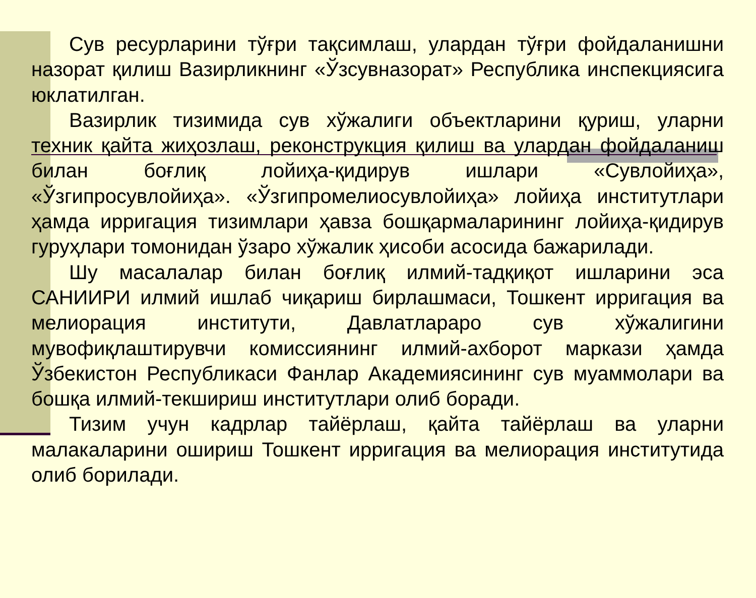Сув ресурларини тўғри тақсимлаш, улардан тўғри фойдаланишни назорат қилиш Вазирликнинг «Ўзсувназорат» Республика инспекциясига юклатилган.
Вазирлик тизимида сув хўжалиги объектларини қуриш, уларни техник қайта жиҳозлаш, реконструкция қилиш ва улардан фойдаланиш билан боғлиқ лойиҳа-қидирув ишлари «Сувлойиҳа», «Ўзгипросувлойиҳа». «Ўзгипромелиосувлойиҳа» лойиҳа институтлари ҳамда ирригация тизимлари ҳавза бошқармаларининг лойиҳа-қидирув гуруҳлари томонидан ўзаро хўжалик ҳисоби асосида бажарилади.
Шу масалалар билан боғлиқ илмий-тадқиқот ишларини эса САНИИРИ илмий ишлаб чиқариш бирлашмаси, Тошкент ирригация ва мелиорация институти, Давлатлараро сув хўжалигини мувофиқлаштирувчи комиссиянинг илмий-ахборот маркази ҳамда Ўзбекистон Республикаси Фанлар Академиясининг сув муаммолари ва бошқа илмий-текшириш институтлари олиб боради.
Тизим учун кадрлар тайёрлаш, қайта тайёрлаш ва уларни малакаларини ошириш Тошкент ирригация ва мелиорация институтида олиб борилади.